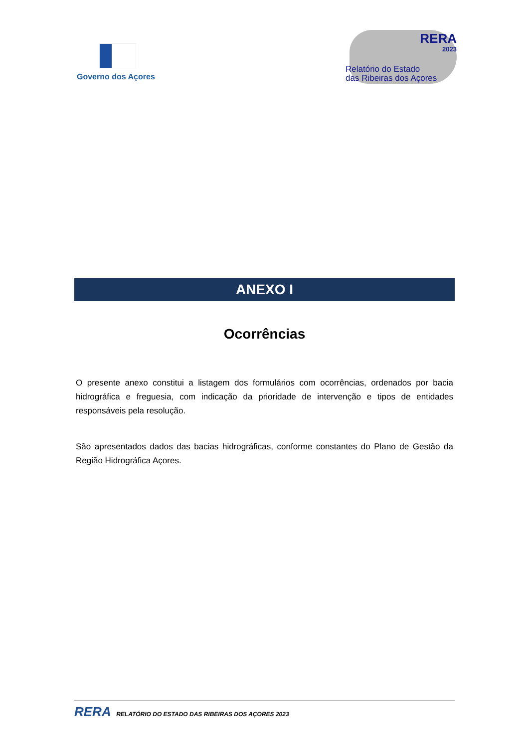Governo dos Açores
RERA
2023
Relatório do Estado
das Ribeiras dos Açores
ANEXO I
Ocorrências
O presente anexo constitui a listagem dos formulários com ocorrências, ordenados por bacia hidrográfica e freguesia, com indicação da prioridade de intervenção e tipos de entidades responsáveis pela resolução.
São apresentados dados das bacias hidrográficas, conforme constantes do Plano de Gestão da Região Hidrográfica Açores.
RERA RELATÓRIO DO ESTADO DAS RIBEIRAS DOS AÇORES 2023